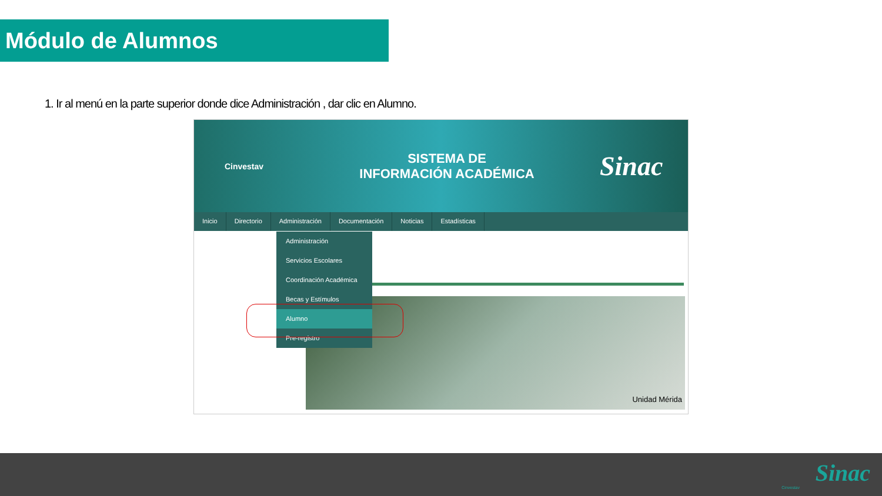Módulo de Alumnos
1. Ir al menú en la parte superior donde dice Administración , dar clic en Alumno.
Cinvestav
SISTEMA DE
INFORMACIÓN ACADÉMICA
Sinac
Inicio Directorio Administración Documentación Noticias Estadísticas
Unidad Mérida
Administración
Servicios Escolares
Coordinación Académica
Becas y Estímulos
Alumno
Pre-registro
Cinvestav
Sinac